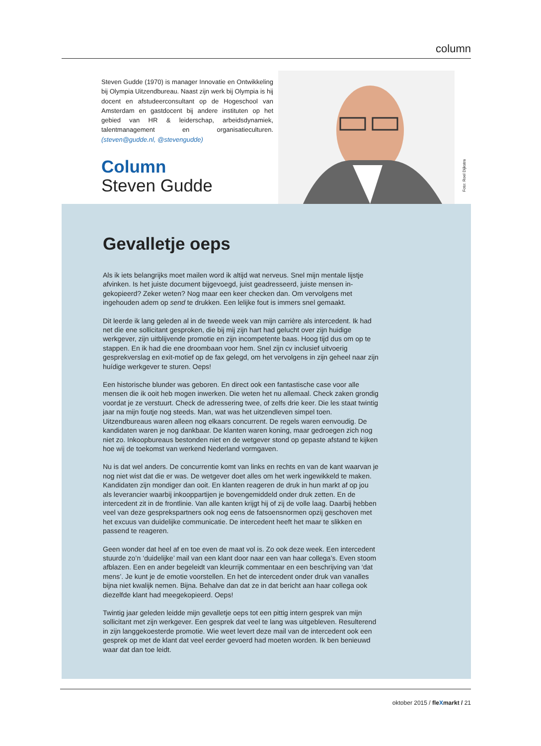column
Steven Gudde (1970) is manager Innovatie en Ontwikkeling bij Olympia Uitzendbureau. Naast zijn werk bij Olympia is hij docent en afstudeerconsultant op de Hogeschool van Amsterdam en gastdocent bij andere instituten op het gebied van HR & leiderschap, arbeidsdynamiek, talentmanagement en organisatieculturen. (steven@gudde.nl, @stevengudde)
Column
Steven Gudde
Foto: Roel Dijkstra
Gevalletje oeps
Als ik iets belangrijks moet mailen word ik altijd wat nerveus. Snel mijn mentale lijstje afvinken. Is het juiste document bijgevoegd, juist geadresseerd, juiste mensen in-gekopieerd? Zeker weten? Nog maar een keer checken dan. Om vervolgens met ingehouden adem op send te drukken. Een lelijke fout is immers snel gemaakt.
Dit leerde ik lang geleden al in de tweede week van mijn carrière als intercedent. Ik had net die ene sollicitant gesproken, die bij mij zijn hart had gelucht over zijn huidige werkgever, zijn uitblijvende promotie en zijn incompetente baas. Hoog tijd dus om op te stappen. En ik had die ene droombaan voor hem. Snel zijn cv inclusief uitvoerig gesprekverslag en exit-motief op de fax gelegd, om het vervolgens in zijn geheel naar zijn huídige werkgever te sturen. Oeps!
Een historische blunder was geboren. En direct ook een fantastische case voor alle mensen die ik ooit heb mogen inwerken. Die weten het nu allemaal. Check zaken grondig voordat je ze verstuurt. Check de adressering twee, of zelfs drie keer. Die les staat twintig jaar na mijn foutje nog steeds. Man, wat was het uitzendleven simpel toen. Uitzendbureaus waren alleen nog elkaars concurrent. De regels waren eenvoudig. De kandidaten waren je nog dankbaar. De klanten waren koning, maar gedroegen zich nog niet zo. Inkoopbureaus bestonden niet en de wetgever stond op gepaste afstand te kijken hoe wij de toekomst van werkend Nederland vormgaven.
Nu is dat wel anders. De concurrentie komt van links en rechts en van de kant waarvan je nog niet wist dat die er was. De wetgever doet alles om het werk ingewikkeld te maken. Kandidaten zijn mondiger dan ooit. En klanten reageren de druk in hun markt af op jou als leverancier waarbij inkooppartijen je bovengemiddeld onder druk zetten. En de intercedent zit in de frontlinie. Van alle kanten krijgt hij of zij de volle laag. Daarbij hebben veel van deze gesprekspartners ook nog eens de fatsoensnormen opzij geschoven met het excuus van duidelijke communicatie. De intercedent heeft het maar te slikken en passend te reageren.
Geen wonder dat heel af en toe even de maat vol is. Zo ook deze week. Een intercedent stuurde zo’n ‘duidelijke’ mail van een klant door naar een van haar collega’s. Even stoom afblazen. Een en ander begeleidt van kleurrijk commentaar en een beschrijving van ‘dat mens’. Je kunt je de emotie voorstellen. En het de intercedent onder druk van vanalles bijna niet kwalijk nemen. Bijna. Behalve dan dat ze in dat bericht aan haar collega ook diezelfde klant had meegekopieerd. Oeps!
Twintig jaar geleden leidde mijn gevalletje oeps tot een pittig intern gesprek van mijn sollicitant met zijn werkgever. Een gesprek dat veel te lang was uitgebleven. Resulterend in zijn langgekoesterde promotie. Wie weet levert deze mail van de intercedent ook een gesprek op met de klant dat veel eerder gevoerd had moeten worden. Ik ben benieuwd waar dat dan toe leidt.
oktober 2015 / fleXmarkt / 21